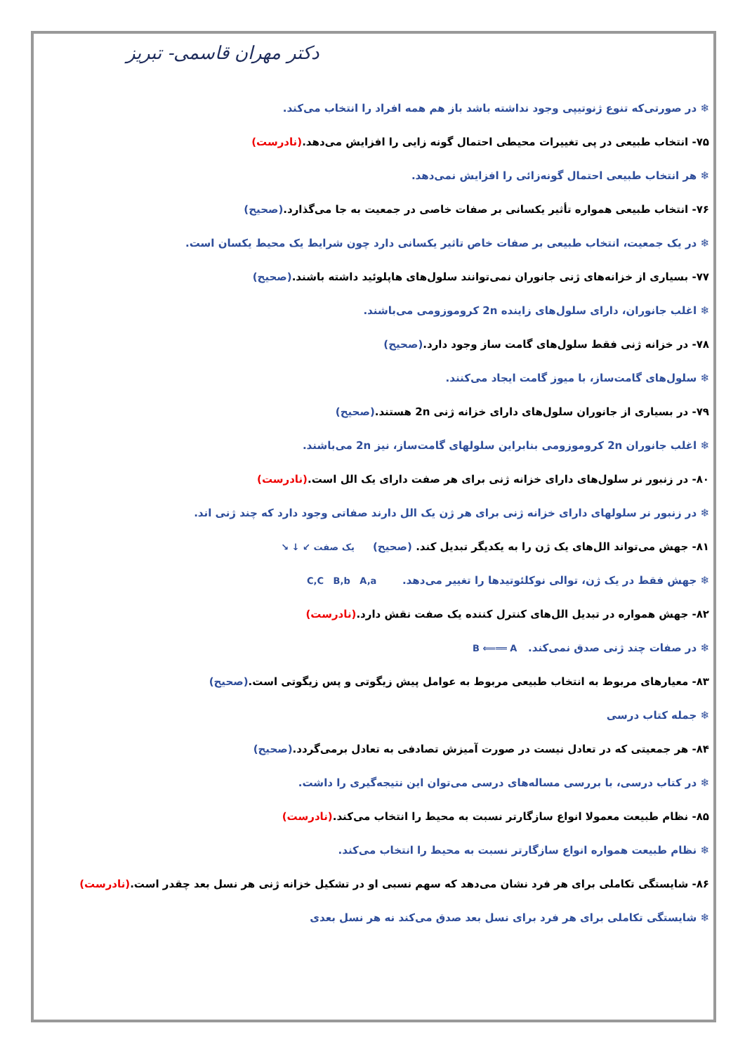دکتر مهران قاسمی- تبریز
❄ در صورتی‌که تنوع ژنوتیپی وجود نداشته باشد باز هم همه افراد را انتخاب می‌کند.
۷۵- انتخاب طبیعی در پی تغییرات محیطی احتمال گونه زایی را افزایش می‌دهد.(نادرست)
❄ هر انتخاب طبیعی احتمال گونه‌زائی را افزایش نمی‌دهد.
۷۶- انتخاب طبیعی همواره تأثیر یکسانی بر صفات خاصی در جمعیت به جا می‌گذارد.(صحیح)
❄ در یک جمعیت، انتخاب طبیعی بر صفات خاص تاثیر یکسانی دارد چون شرایط یک محیط یکسان است.
۷۷- بسیاری از خزانه‌های ژنی جانوران نمی‌توانند سلول‌های هاپلوئید داشته باشند.(صحیح)
❄ اغلب جانوران، دارای سلول‌های زاینده 2n کروموزومی می‌باشند.
۷۸- در خزانه ژنی فقط سلول‌های گامت ساز وجود دارد.(صحیح)
❄ سلول‌های گامت‌ساز، با میوز گامت ایجاد می‌کنند.
۷۹- در بسیاری از جانوران سلول‌های دارای خزانه ژنی 2n هستند.(صحیح)
❄ اغلب جانوران 2n کروموزومی بنابراین سلولهای گامت‌ساز، نیز 2n می‌باشند.
۸۰- در زنبور نر سلول‌های دارای خزانه ژنی برای هر صفت دارای یک الل است.(نادرست)
❄ در زنبور نر سلولهای دارای خزانه ژنی برای هر ژن یک الل دارند صفاتی وجود دارد که چند ژنی اند.
۸۱- جهش می‌تواند الل‌های یک ژن را به یکدیگر تبدیل کند. (صحیح) یک صفت ↙ ↓ ↘
❄ جهش فقط در یک ژن، توالی نوکلئوتیدها را تغییر می‌دهد. C,C B,b A,a
۸۲- جهش همواره در تبدیل الل‌های کنترل کننده یک صفت نقش دارد.(نادرست)
❄ در صفات چند ژنی صدق نمی‌کند. B ⟸══ A
۸۳- معیارهای مربوط به انتخاب طبیعی مربوط به عوامل پیش زیگوتی و پس زیگوتی است.(صحیح)
❄ جمله کتاب درسی
۸۴- هر جمعیتی که در تعادل نیست در صورت آمیزش تصادفی به تعادل برمی‌گردد.(صحیح)
❄ در کتاب درسی، با بررسی مساله‌های درسی می‌توان این نتیجه‌گیری را داشت.
۸۵- نظام طبیعت معمولا انواع سازگارتر نسبت به محیط را انتخاب می‌کند.(نادرست)
❄ نظام طبیعت همواره انواع سازگارتر نسبت به محیط را انتخاب می‌کند.
۸۶- شایستگی تکاملی برای هر فرد نشان می‌دهد که سهم نسبی او در تشکیل خزانه ژنی هر نسل بعد چقدر است.(نادرست)
❄ شایستگی تکاملی برای هر فرد برای نسل بعد صدق می‌کند نه هر نسل بعدی